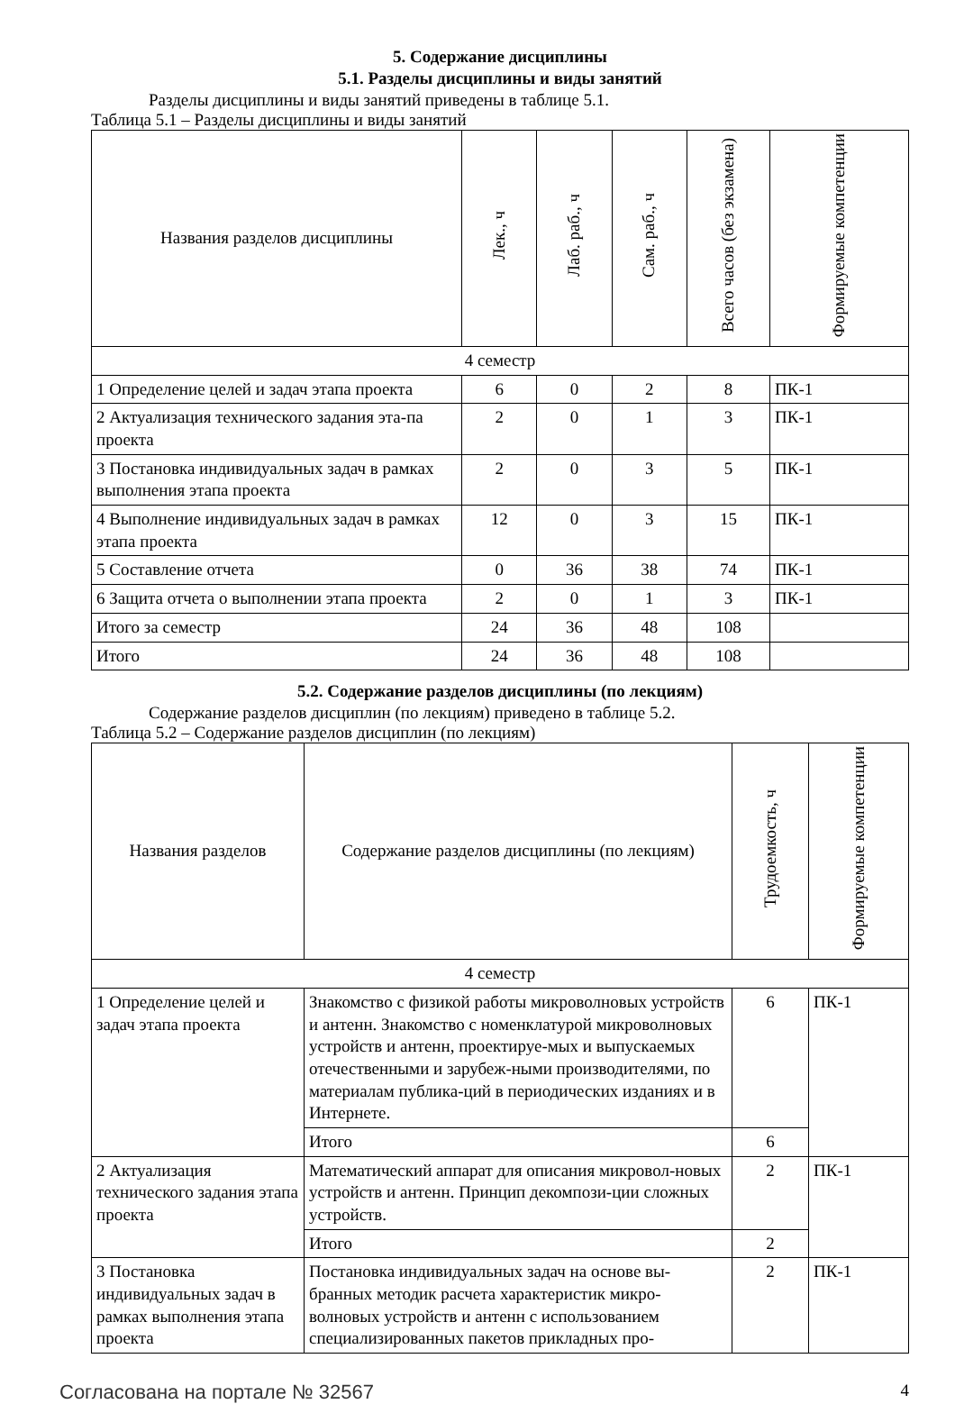5. Содержание дисциплины
5.1. Разделы дисциплины и виды занятий
Разделы дисциплины и виды занятий приведены в таблице 5.1.
Таблица 5.1 – Разделы дисциплины и виды занятий
| Названия разделов дисциплины | Лек., ч | Лаб. раб., ч | Сам. раб., ч | Всего часов (без экзамена) | Формируемые компетенции |
| --- | --- | --- | --- | --- | --- |
| 4 семестр | | | | | |
| 1 Определение целей и задач этапа проекта | 6 | 0 | 2 | 8 | ПК-1 |
| 2 Актуализация технического задания эта-па проекта | 2 | 0 | 1 | 3 | ПК-1 |
| 3 Постановка индивидуальных задач в рамках выполнения этапа проекта | 2 | 0 | 3 | 5 | ПК-1 |
| 4 Выполнение индивидуальных задач в рамках этапа проекта | 12 | 0 | 3 | 15 | ПК-1 |
| 5 Составление отчета | 0 | 36 | 38 | 74 | ПК-1 |
| 6 Защита отчета о выполнении этапа проекта | 2 | 0 | 1 | 3 | ПК-1 |
| Итого за семестр | 24 | 36 | 48 | 108 | |
| Итого | 24 | 36 | 48 | 108 | |
5.2. Содержание разделов дисциплины (по лекциям)
Содержание разделов дисциплин (по лекциям) приведено в таблице 5.2.
Таблица 5.2 – Содержание разделов дисциплин (по лекциям)
| Названия разделов | Содержание разделов дисциплины (по лекциям) | Трудоемкость, ч | Формируемые компетенции |
| --- | --- | --- | --- |
| 4 семестр | | | |
| 1 Определение целей и задач этапа проекта | Знакомство с физикой работы микроволновых устройств и антенн. Знакомство с номенклатурой микроволновых устройств и антенн, проектируе-мых и выпускаемых отечественными и зарубеж-ными производителями, по материалам публика-ций в периодических изданиях и в Интернете. | 6 | ПК-1 |
| | Итого | 6 | |
| 2 Актуализация технического задания этапа проекта | Математический аппарат для описания микровол-новых устройств и антенн. Принцип декомпози-ции сложных устройств. | 2 | ПК-1 |
| | Итого | 2 | |
| 3 Постановка индивидуальных задач в рамках выполнения этапа проекта | Постановка индивидуальных задач на основе вы-бранных методик расчета характеристик микро-волновых устройств и антенн с использованием специализированных пакетов прикладных про- | 2 | ПК-1 |
Согласована на портале № 32567 4